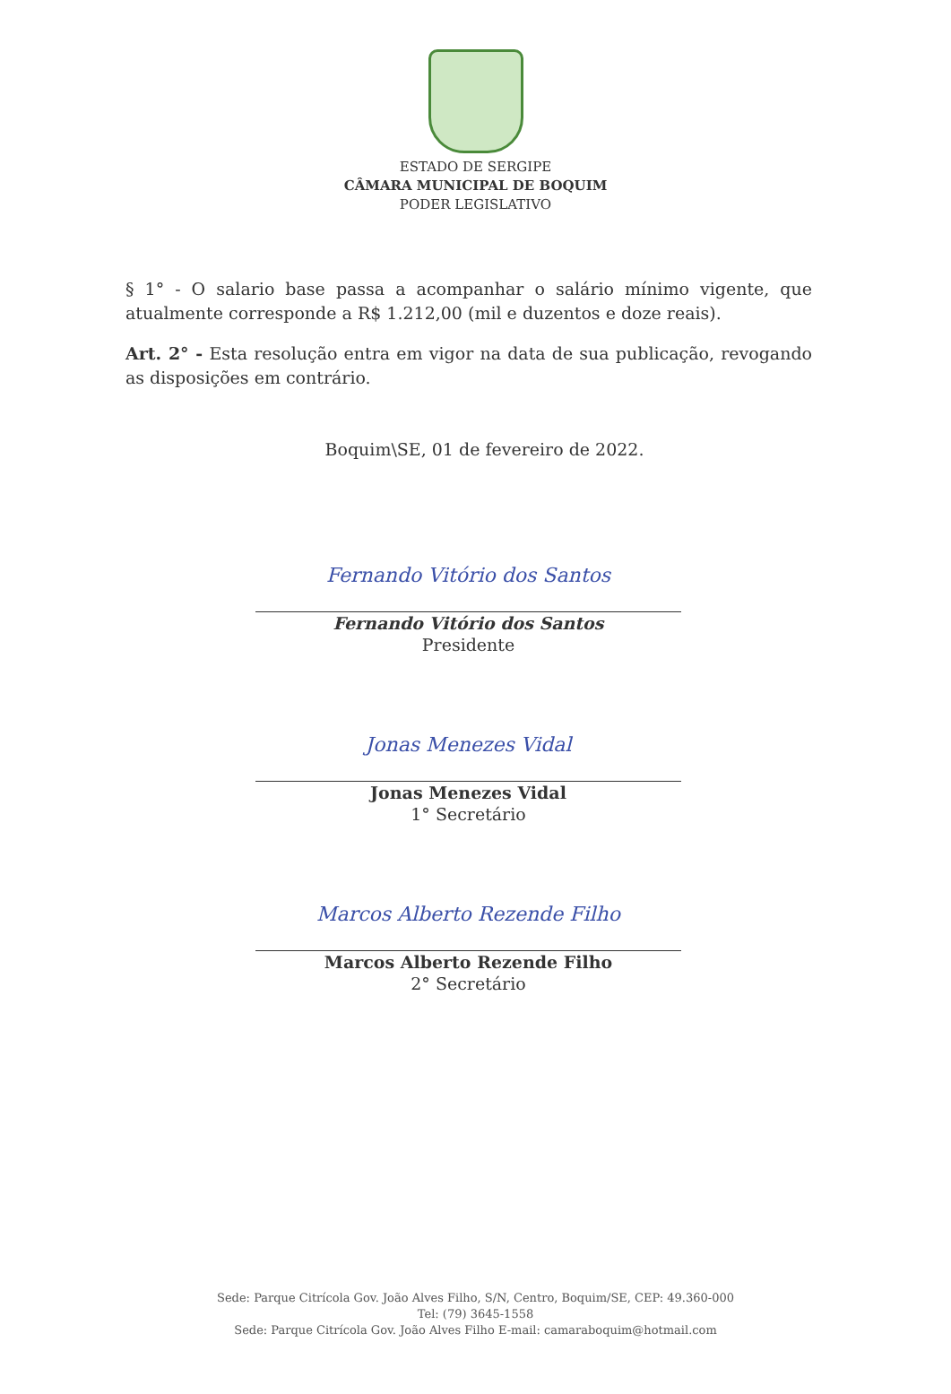ESTADO DE SERGIPE
CÂMARA MUNICIPAL DE BOQUIM
PODER LEGISLATIVO
§ 1° - O salario base passa a acompanhar o salário mínimo vigente, que atualmente corresponde a R$ 1.212,00 (mil e duzentos e doze reais).
Art. 2° - Esta resolução entra em vigor na data de sua publicação, revogando as disposições em contrário.
Boquim\SE, 01 de fevereiro de 2022.
Fernando Vitório dos Santos
Fernando Vitório dos Santos
Presidente
Jonas Menezes Vidal
Jonas Menezes Vidal
1° Secretário
Marcos Alberto Rezende Filho
Marcos Alberto Rezende Filho
2° Secretário
Sede: Parque Citrícola Gov. João Alves Filho, S/N, Centro, Boquim/SE, CEP: 49.360-000
Tel: (79) 3645-1558
Sede: Parque Citrícola Gov. João Alves Filho E-mail: camaraboquim@hotmail.com